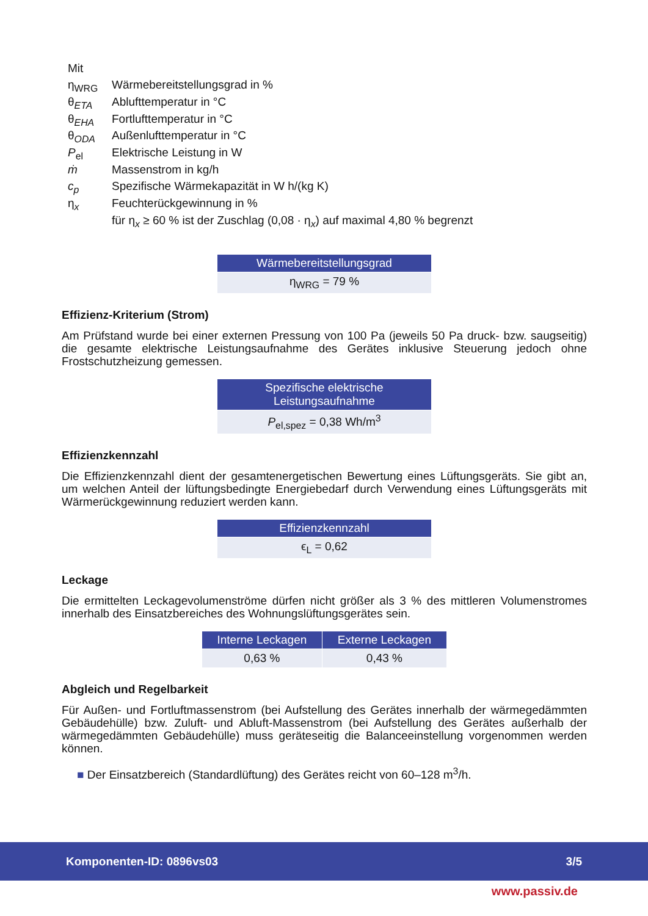| Mit | |
| η<sub>WRG</sub> | Wärmebereitstellungsgrad in % |
| θ<sub>ETA</sub> | Ablufttemperatur in °C |
| θ<sub>EHA</sub> | Fortlufttemperatur in °C |
| θ<sub>ODA</sub> | Außenlufttemperatur in °C |
| P<sub>el</sub> | Elektrische Leistung in W |
| ṁ | Massenstrom in kg/h |
| c<sub>p</sub> | Spezifische Wärmekapazität in W h/(kg K) |
| η<sub>x</sub> | Feuchterückgewinnung in % |
| | für η<sub>x</sub> ≥ 60 % ist der Zuschlag (0,08 · η<sub>x</sub>) auf maximal 4,80 % begrenzt |
| Wärmebereitstellungsgrad |
| --- |
| η<sub>WRG</sub> = 79 % |
Effizienz-Kriterium (Strom)
Am Prüfstand wurde bei einer externen Pressung von 100 Pa (jeweils 50 Pa druck- bzw. saugseitig) die gesamte elektrische Leistungsaufnahme des Gerätes inklusive Steuerung jedoch ohne Frostschutzheizung gemessen.
| Spezifische elektrische Leistungsaufnahme |
| --- |
| P<sub>el,spez</sub> = 0,38 Wh/m<sup>3</sup> |
Effizienzkennzahl
Die Effizienzkennzahl dient der gesamtenergetischen Bewertung eines Lüftungsgeräts. Sie gibt an, um welchen Anteil der lüftungsbedingte Energiebedarf durch Verwendung eines Lüftungsgeräts mit Wärmerückgewinnung reduziert werden kann.
| Effizienzkennzahl |
| --- |
| ϵ<sub>L</sub> = 0,62 |
Leckage
Die ermittelten Leckagevolumenströme dürfen nicht größer als 3 % des mittleren Volumenstromes innerhalb des Einsatzbereiches des Wohnungslüftungsgerätes sein.
| Interne Leckagen | Externe Leckagen |
| --- | --- |
| 0,63 % | 0,43 % |
Abgleich und Regelbarkeit
Für Außen- und Fortluftmassenstrom (bei Aufstellung des Gerätes innerhalb der wärmegedämmten Gebäudehülle) bzw. Zuluft- und Abluft-Massenstrom (bei Aufstellung des Gerätes außerhalb der wärmegedämmten Gebäudehülle) muss geräteseitig die Balanceeinstellung vorgenommen werden können.
■ Der Einsatzbereich (Standardlüftung) des Gerätes reicht von 60–128 m<sup>3</sup>/h.
Komponenten-ID: 0896vs03 3/5
www.passiv.de